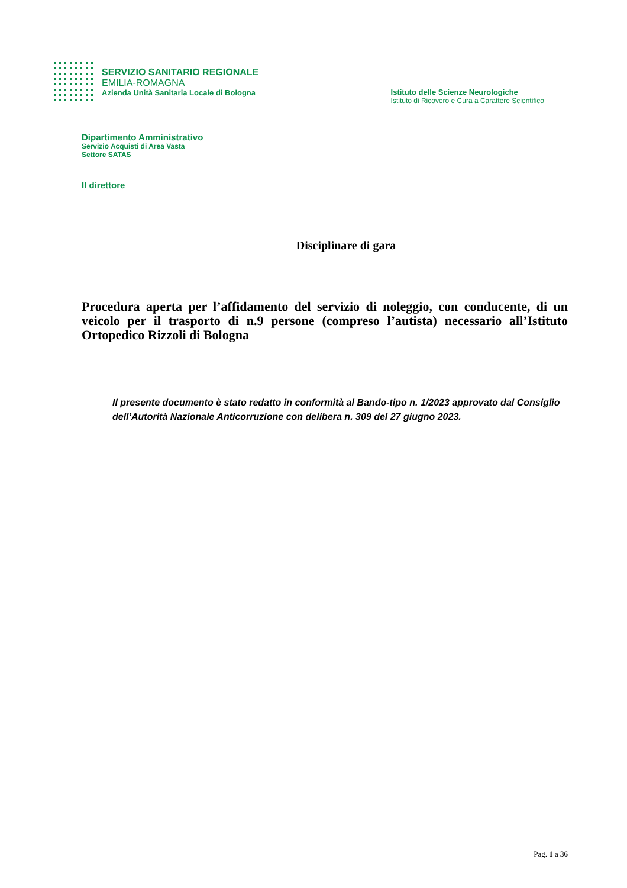SERVIZIO SANITARIO REGIONALE
EMILIA-ROMAGNA
Azienda Unità Sanitaria Locale di Bologna
Istituto delle Scienze Neurologiche
Istituto di Ricovero e Cura a Carattere Scientifico
Dipartimento Amministrativo
Servizio Acquisti di Area Vasta
Settore SATAS
Il direttore
Disciplinare di gara
Procedura aperta per l’affidamento del servizio di noleggio, con conducente, di un veicolo per il trasporto di n.9 persone (compreso l’autista) necessario all’Istituto Ortopedico Rizzoli di Bologna
Il presente documento è stato redatto in conformità al Bando-tipo n. 1/2023 approvato dal Consiglio dell’Autorità Nazionale Anticorruzione con delibera n. 309 del 27 giugno 2023.
Pag. 1 a 36